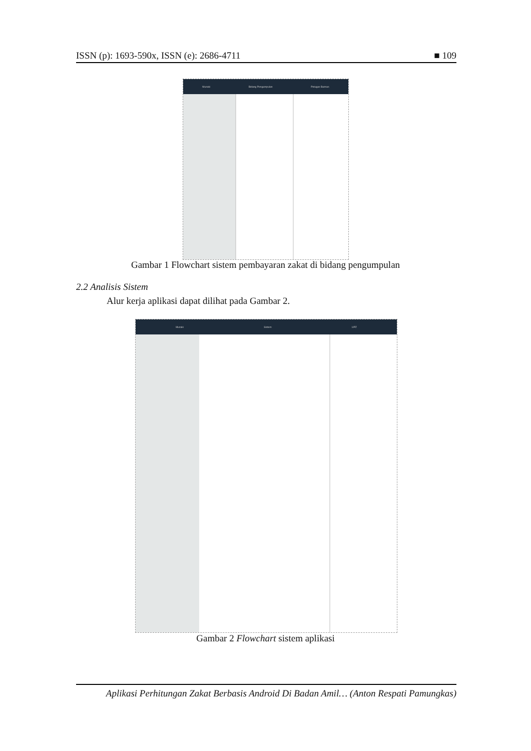ISSN (p): 1693-590x, ISSN (e): 2686-4711 ■ 109
Muzaki Bidang Pengumpulan Petugas Baznas
Gambar 1 Flowchart sistem pembayaran zakat di bidang pengumpulan
2.2 Analisis Sistem
Alur kerja aplikasi dapat dilihat pada Gambar 2.
Muzaki Sistem UPZ
Gambar 2 Flowchart sistem aplikasi
Aplikasi Perhitungan Zakat Berbasis Android Di Badan Amil… (Anton Respati Pamungkas)